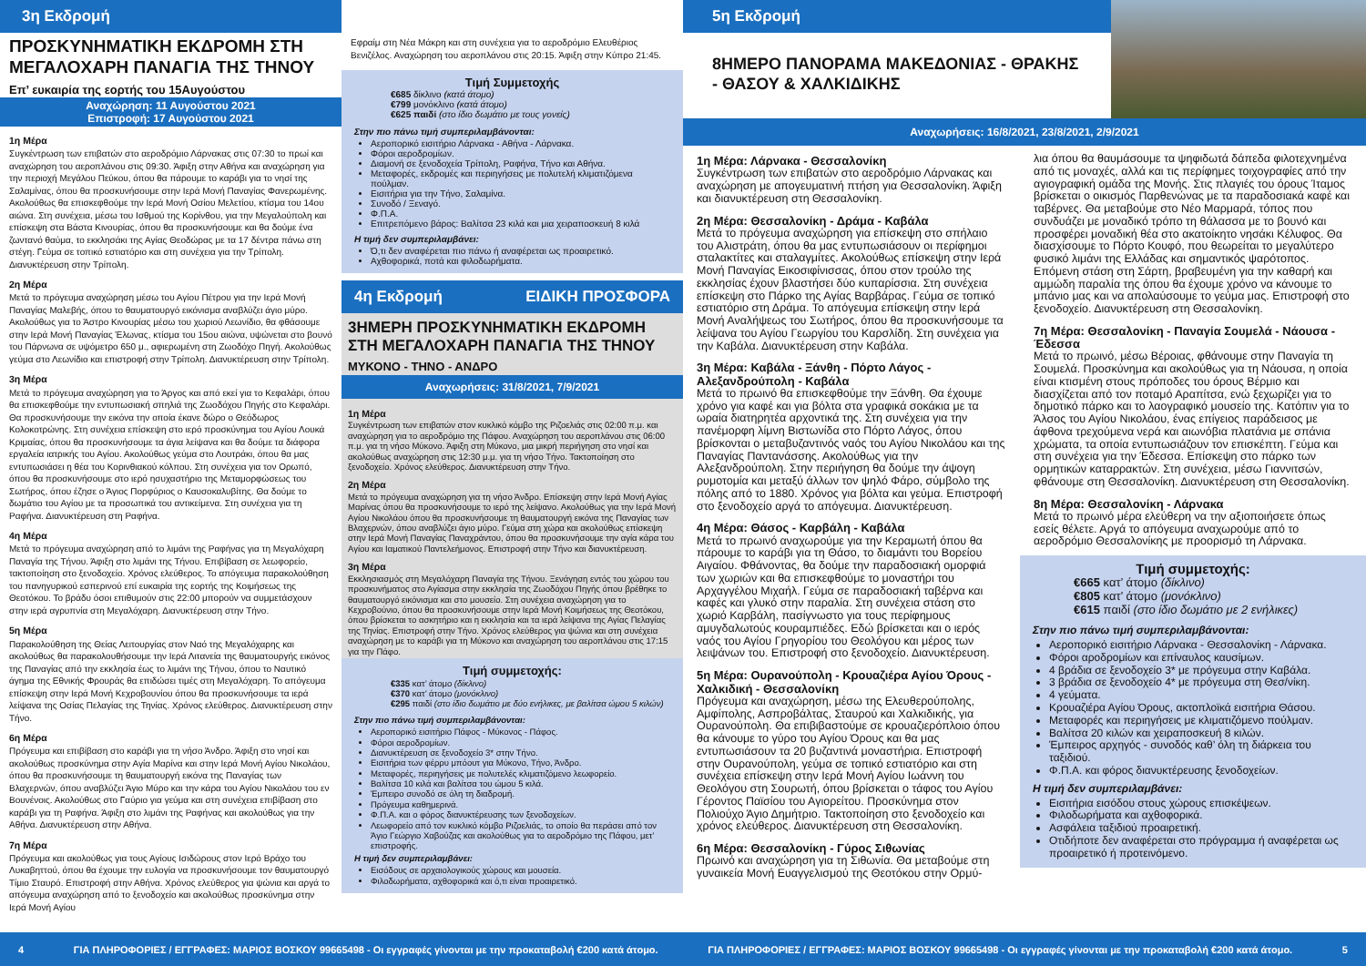3η Εκδρομή
ΠΡΟΣΚΥΝΗΜΑΤΙΚΗ ΕΚΔΡΟΜΗ ΣΤΗ ΜΕΓΑΛΟΧΑΡΗ ΠΑΝΑΓΙΑ ΤΗΣ ΤΗΝΟΥ
Επ’ ευκαιρία της εορτής του 15Αυγούστου
Αναχώρηση: 11 Αυγούστου 2021
Επιστροφή: 17 Αυγούστου 2021
1η Μέρα
Συγκέντρωση των επιβατών στο αεροδρόμιο Λάρνακας στις 07:30 το πρωί και αναχώρηση του αεροπλάνου στις 09:30. Άφιξη στην Αθήνα και αναχώρηση για την περιοχή Μεγάλου Πεύκου, όπου θα πάρουμε το καράβι για το νησί της Σαλαμίνας, όπου θα προσκυνήσουμε στην Ιερά Μονή Παναγίας Φανερωμένης. Ακολούθως θα επισκεφθούμε την Ιερά Μονή Οσίου Μελετίου, κτίσμα του 14ου αιώνα. Στη συνέχεια, μέσω του Ισθμού της Κορίνθου, για την Μεγαλούπολη και επίσκεψη στα Βάστα Κινουρίας, όπου θα προσκυνήσουμε και θα δούμε ένα ζωντανό θαύμα, το εκκλησάκι της Αγίας Θεοδώρας με τα 17 δέντρα πάνω στη στέγη. Γεύμα σε τοπικό εστιατόριο και στη συνέχεια για την Τρίπολη. Διανυκτέρευση στην Τρίπολη.
2η Μέρα
Μετά το πρόγευμα αναχώρηση μέσω του Αγίου Πέτρου για την Ιερά Μονή Παναγίας Μαλεβής, όπου το θαυματουργό εικόνισμα αναβλύζει άγιο μύρο. Ακολούθως για το Άστρο Κινουρίας μέσω του χωριού Λεωνίδιο, θα φθάσουμε στην Ιερά Μονή Παναγίας Έλωνας, κτίσμα του 15ου αιώνα, υψώνεται στο βουνό του Πάρνωνα σε υψόμετρο 650 μ., αφιερωμένη στη Ζωοδόχο Πηγή. Ακολούθως γεύμα στο Λεωνίδιο και επιστροφή στην Τρίπολη. Διανυκτέρευση στην Τρίπολη.
3η Μέρα
Μετά το πρόγευμα αναχώρηση για το Άργος και από εκεί για το Κεφαλάρι, όπου θα επισκεφθούμε την εντυπωσιακή σπηλιά της Ζωοδόχου Πηγής στο Κεφαλάρι. Θα προσκυνήσουμε την εικόνα την οποία έκανε δώρο ο Θεόδωρος Κολοκοτρώνης. Στη συνέχεια επίσκεψη στο ιερό προσκύνημα του Αγίου Λουκά Κριμαίας, όπου θα προσκυνήσουμε τα άγια λείψανα και θα δούμε τα διάφορα εργαλεία ιατρικής του Αγίου. Ακολούθως γεύμα στο Λουτράκι, όπου θα μας εντυπωσιάσει η θέα του Κορινθιακού κόλπου. Στη συνέχεια για τον Ορωπό, όπου θα προσκυνήσουμε στο ιερό ησυχαστήριο της Μεταμορφώσεως του Σωτήρος, όπου έζησε ο Άγιος Πορφύριος ο Καυσοκαλυβίτης. Θα δούμε το δωμάτιο του Αγίου με τα προσωπικά του αντικείμενα. Στη συνέχεια για τη Ραφήνα. Διανυκτέρευση στη Ραφήνα.
4η Μέρα
Μετά το πρόγευμα αναχώρηση από το λιμάνι της Ραφήνας για τη Μεγαλόχαρη Παναγία της Τήνου. Άφιξη στο λιμάνι της Τήνου. Επιβίβαση σε λεωφορείο, τακτοποίηση στο ξενοδοχείο. Χρόνος ελεύθερος. Το απόγευμα παρακολούθηση του πανηγυρικού εσπερινού επί ευκαιρία της εορτής της Κοιμήσεως της Θεοτόκου. Το βράδυ όσοι επιθυμούν στις 22:00 μπορούν να συμμετάσχουν στην ιερά αγρυπνία στη Μεγαλόχαρη. Διανυκτέρευση στην Τήνο.
5η Μέρα
Παρακολούθηση της Θείας Λειτουργίας στον Ναό της Μεγαλόχαρης και ακολούθως θα παρακολουθήσουμε την Ιερά Λιτανεία της θαυματουργής εικόνος της Παναγίας από την εκκλησία έως το λιμάνι της Τήνου, όπου το Ναυτικό άγημα της Εθνικής Φρουράς θα επιδώσει τιμές στη Μεγαλόχαρη. Το απόγευμα επίσκεψη στην Ιερά Μονή Κεχροβουνίου όπου θα προσκυνήσουμε τα ιερά λείψανα της Οσίας Πελαγίας της Τηνίας. Χρόνος ελεύθερος. Διανυκτέρευση στην Τήνο.
6η Μέρα
Πρόγευμα και επιβίβαση στο καράβι για τη νήσο Άνδρο. Άφιξη στο νησί και ακολούθως προσκύνημα στην Αγία Μαρίνα και στην Ιερά Μονή Αγίου Νικολάου, όπου θα προσκυνήσουμε τη θαυματουργή εικόνα της Παναγίας των Βλαχερνών, όπου αναβλύζει Άγιο Μύρο και την κάρα του Αγίου Νικολάου του εν Βουνένοις. Ακολούθως στο Γαύριο για γεύμα και στη συνέχεια επιβίβαση στο καράβι για τη Ραφήνα. Άφιξη στο λιμάνι της Ραφήνας και ακολούθως για την Αθήνα. Διανυκτέρευση στην Αθήνα.
7η Μέρα
Πρόγευμα και ακολούθως για τους Αγίους Ισιδώρους στον Ιερό Βράχο του Λυκαβηττού, όπου θα έχουμε την ευλογία να προσκυνήσουμε τον θαυματουργό Τίμιο Σταυρό. Επιστροφή στην Αθήνα. Χρόνος ελεύθερος για ψώνια και αργά το απόγευμα αναχώρηση από το ξενοδοχείο και ακολούθως προσκύνημα στην Ιερά Μονή Αγίου
Εφραίμ στη Νέα Μάκρη και στη συνέχεια για το αεροδρόμιο Ελευθέριος Βενιζέλος. Αναχώρηση του αεροπλάνου στις 20:15. Άφιξη στην Κύπρο 21:45.
Τιμή Συμμετοχής
€685 δίκλινο (κατά άτομο)
€799 μονόκλινο (κατά άτομο)
€625 παιδί (στο ίδιο δωμάτιο με τους γονείς)
Στην πιο πάνω τιμή συμπεριλαμβάνονται:
Αεροπορικό εισιτήριο Λάρνακα - Αθήνα - Λάρνακα.
Φόροι αεροδρομίων.
Διαμονή σε ξενοδοχεία Τρίπολη, Ραφήνα, Τήνο και Αθήνα.
Μεταφορές, εκδρομές και περιηγήσεις με πολυτελή κλιματιζόμενα πούλμαν.
Εισιτήρια για την Τήνο, Σαλαμίνα.
Συνοδό / Ξεναγό.
Φ.Π.Α.
Επιτρεπόμενο βάρος: Βαλίτσα 23 κιλά και μια χειραποσκευή 8 κιλά
Η τιμή δεν συμπεριλαμβάνει:
Ό,τι δεν αναφέρεται πιο πάνω ή αναφέρεται ως προαιρετικό.
Αχθοφορικά, ποτά και φιλοδωρήματα.
4η Εκδρομή ΕΙΔΙΚΗ ΠΡΟΣΦΟΡΑ
3ΗΜΕΡΗ ΠΡΟΣΚΥΝΗΜΑΤΙΚΗ ΕΚΔΡΟΜΗ ΣΤΗ ΜΕΓΑΛΟΧΑΡΗ ΠΑΝΑΓΙΑ ΤΗΣ ΤΗΝΟΥ
ΜΥΚΟΝΟ - ΤΗΝΟ - ΑΝΔΡΟ
Αναχωρήσεις: 31/8/2021, 7/9/2021
1η Μέρα
Συγκέντρωση των επιβατών στον κυκλικό κόμβο της Ριζοελιάς στις 02:00 π.μ. και αναχώρηση για το αεροδρόμιο της Πάφου. Αναχώρηση του αεροπλάνου στις 06:00 π.μ. για τη νήσο Μύκονο. Άφιξη στη Μύκονο, μια μικρή περιήγηση στο νησί και ακολούθως αναχώρηση στις 12:30 μ.μ. για τη νήσο Τήνο. Τακτοποίηση στο ξενοδοχείο. Χρόνος ελεύθερος. Διανυκτέρευση στην Τήνο.
2η Μέρα
Μετά το πρόγευμα αναχώρηση για τη νήσο Άνδρο. Επίσκεψη στην Ιερά Μονή Αγίας Μαρίνας όπου θα προσκυνήσουμε το ιερό της λείψανο. Ακολούθως για την Ιερά Μονή Αγίου Νικολάου όπου θα προσκυνήσουμε τη θαυματουργή εικόνα της Παναγίας των Βλαχερνών, όπου αναβλύζει άγιο μύρο. Γεύμα στη χώρα και ακολούθως επίσκεψη στην Ιερά Μονή Παναγίας Παναχράντου, όπου θα προσκυνήσουμε την αγία κάρα του Αγίου και Ιαματικού Παντελεήμονος. Επιστροφή στην Τήνο και διανυκτέρευση.
3η Μέρα
Εκκλησιασμός στη Μεγαλόχαρη Παναγία της Τήνου. Ξενάγηση εντός του χώρου του προσκυνήματος στο Αγίασμα στην εκκλησία της Ζωοδόχου Πηγής όπου βρέθηκε το θαυματουργό εικόνισμα και στο μουσείο. Στη συνέχεια αναχώρηση για το Κεχροβούνιο, όπου θα προσκυνήσουμε στην Ιερά Μονή Κοιμήσεως της Θεοτόκου, όπου βρίσκεται το ασκητήριο και η εκκλησία και τα ιερά λείψανα της Αγίας Πελαγίας της Τηνίας. Επιστροφή στην Τήνο. Χρόνος ελεύθερος για ψώνια και στη συνέχεια αναχώρηση με το καράβι για τη Μύκονο και αναχώρηση του αεροπλάνου στις 17:15 για την Πάφο.
Τιμή συμμετοχής:
€335 κατ’ άτομο (δίκλινο)
€370 κατ’ άτομο (μονόκλινο)
€295 παιδί (στο ίδιο δωμάτιο με δύο ενήλικες, με βαλίτσα ώμου 5 κιλών)
Στην πιο πάνω τιμή συμπεριλαμβάνονται:
Αεροπορικό εισιτήριο Πάφος - Μύκονος - Πάφος.
Φόροι αεροδρομίων.
Διανυκτέρευση σε ξενοδοχείο 3* στην Τήνο.
Εισιτήρια των φέρρυ μπόουτ για Μύκονο, Τήνο, Άνδρο.
Μεταφορές, περιηγήσεις με πολυτελές κλιματιζόμενο λεωφορείο.
Βαλίτσα 10 κιλά και βαλίτσα του ώμου 5 κιλά.
Έμπειρο συνοδό σε όλη τη διαδρομή.
Πρόγευμα καθημερινά.
Φ.Π.Α. και ο φόρος διανυκτέρευσης των ξενοδοχείων.
Λεωφορείο από τον κυκλικό κόμβο Ριζοελιάς, το οποίο θα περάσει από τον Άγιο Γεώργιο Χαβούζας και ακολούθως για το αεροδρόμιο της Πάφου, μετ’ επιστροφής.
Η τιμή δεν συμπεριλαμβάνει:
Εισόδους σε αρχαιολογικούς χώρους και μουσεία.
Φιλοδωρήματα, αχθοφορικά και ό,τι είναι προαιρετικό.
5η Εκδρομή
8ΗΜΕΡΟ ΠΑΝΟΡΑΜΑ ΜΑΚΕΔΟΝΙΑΣ - ΘΡΑΚΗΣ - ΘΑΣΟΥ & ΧΑΛΚΙΔΙΚΗΣ
Αναχωρήσεις: 16/8/2021, 23/8/2021, 2/9/2021
1η Μέρα: Λάρνακα - Θεσσαλονίκη
Συγκέντρωση των επιβατών στο αεροδρόμιο Λάρνακας και αναχώρηση με απογευματινή πτήση για Θεσσαλονίκη. Άφιξη και διανυκτέρευση στη Θεσσαλονίκη.
2η Μέρα: Θεσσαλονίκη - Δράμα - Καβάλα
Μετά το πρόγευμα αναχώρηση για επίσκεψη στο σπήλαιο του Αλιστράτη, όπου θα μας εντυπωσιάσουν οι περίφημοι σταλακτίτες και σταλαγμίτες. Ακολούθως επίσκεψη στην Ιερά Μονή Παναγίας Εικοσιφίνισσας, όπου στον τρούλο της εκκλησίας έχουν βλαστήσει δύο κυπαρίσσια. Στη συνέχεια επίσκεψη στο Πάρκο της Αγίας Βαρβάρας. Γεύμα σε τοπικό εστιατόριο στη Δράμα. Το απόγευμα επίσκεψη στην Ιερά Μονή Αναλήψεως του Σωτήρος, όπου θα προσκυνήσουμε τα λείψανα του Αγίου Γεωργίου του Καρσλίδη. Στη συνέχεια για την Καβάλα. Διανυκτέρευση στην Καβάλα.
3η Μέρα: Καβάλα - Ξάνθη - Πόρτο Λάγος - Αλεξανδρούπολη - Καβάλα
Μετά το πρωινό θα επισκεφθούμε την Ξάνθη. Θα έχουμε χρόνο για καφέ και για βόλτα στα γραφικά σοκάκια με τα ωραία διατηρητέα αρχοντικά της. Στη συνέχεια για την πανέμορφη λίμνη Βιστωνίδα στο Πόρτο Λάγος, όπου βρίσκονται ο μεταβυζαντινός ναός του Αγίου Νικολάου και της Παναγίας Παντανάσσης. Ακολούθως για την Αλεξανδρούπολη. Στην περιήγηση θα δούμε την άψογη ρυμοτομία και μεταξύ άλλων τον ψηλό Φάρο, σύμβολο της πόλης από το 1880. Χρόνος για βόλτα και γεύμα. Επιστροφή στο ξενοδοχείο αργά το απόγευμα. Διανυκτέρευση.
4η Μέρα: Θάσος - Καρβάλη - Καβάλα
Μετά το πρωινό αναχωρούμε για την Κεραμωτή όπου θα πάρουμε το καράβι για τη Θάσο, το διαμάντι του Βορείου Αιγαίου. Φθάνοντας, θα δούμε την παραδοσιακή ομορφιά των χωριών και θα επισκεφθούμε το μοναστήρι του Αρχαγγέλου Μιχαήλ. Γεύμα σε παραδοσιακή ταβέρνα και καφές και γλυκό στην παραλία. Στη συνέχεια στάση στο χωριό Καρβάλη, πασίγνωστο για τους περίφημους αμυγδαλωτούς κουραμπιέδες. Εδώ βρίσκεται και ο ιερός ναός του Αγίου Γρηγορίου του Θεολόγου και μέρος των λειψάνων του. Επιστροφή στο ξενοδοχείο. Διανυκτέρευση.
5η Μέρα: Ουρανούπολη - Κρουαζιέρα Αγίου Όρους - Χαλκιδική - Θεσσαλονίκη
Πρόγευμα και αναχώρηση, μέσω της Ελευθερούπολης, Αμφίπολης, Ασπροβάλτας, Σταυρού και Χαλκιδικής, για Ουρανούπολη. Θα επιβιβαστούμε σε κρουαζιερόπλοιο όπου θα κάνουμε το γύρο του Αγίου Όρους και θα μας εντυπωσιάσουν τα 20 βυζαντινά μοναστήρια. Επιστροφή στην Ουρανούπολη, γεύμα σε τοπικό εστιατόριο και στη συνέχεια επίσκεψη στην Ιερά Μονή Αγίου Ιωάννη του Θεολόγου στη Σουρωτή, όπου βρίσκεται ο τάφος του Αγίου Γέροντος Παϊσίου του Αγιορείτου. Προσκύνημα στον Πολιούχο Άγιο Δημήτριο. Τακτοποίηση στο ξενοδοχείο και χρόνος ελεύθερος. Διανυκτέρευση στη Θεσσαλονίκη.
6η Μέρα: Θεσσαλονίκη - Γύρος Σιθωνίας
Πρωινό και αναχώρηση για τη Σιθωνία. Θα μεταβούμε στη γυναικεία Μονή Ευαγγελισμού της Θεοτόκου στην Ορμύ-
λια όπου θα θαυμάσουμε τα ψηφιδωτά δάπεδα φιλοτεχνημένα από τις μοναχές, αλλά και τις περίφημες τοιχογραφίες από την αγιογραφική ομάδα της Μονής. Στις πλαγιές του όρους Ίταμος βρίσκεται ο οικισμός Παρθενώνας με τα παραδοσιακά καφέ και ταβέρνες. Θα μεταβούμε στο Νέο Μαρμαρά, τόπος που συνδυάζει με μοναδικό τρόπο τη θάλασσα με το βουνό και προσφέρει μοναδική θέα στο ακατοίκητο νησάκι Κέλυφος. Θα διασχίσουμε το Πόρτο Κουφό, που θεωρείται το μεγαλύτερο φυσικό λιμάνι της Ελλάδας και σημαντικός ψαρότοπος. Επόμενη στάση στη Σάρτη, βραβευμένη για την καθαρή και αμμώδη παραλία της όπου θα έχουμε χρόνο να κάνουμε το μπάνιο μας και να απολαύσουμε το γεύμα μας. Επιστροφή στο ξενοδοχείο. Διανυκτέρευση στη Θεσσαλονίκη.
7η Μέρα: Θεσσαλονίκη - Παναγία Σουμελά - Νάουσα - Έδεσσα
Μετά το πρωινό, μέσω Βέροιας, φθάνουμε στην Παναγία τη Σουμελά. Προσκύνημα και ακολούθως για τη Νάουσα, η οποία είναι κτισμένη στους πρόποδες του όρους Βέρμιο και διασχίζεται από τον ποταμό Αραπίτσα, ενώ ξεχωρίζει για το δημοτικό πάρκο και το λαογραφικό μουσείο της. Κατόπιν για το Άλσος του Αγίου Νικολάου, ένας επίγειος παράδεισος με άφθονα τρεχούμενα νερά και αιωνόβια πλατάνια με σπάνια χρώματα, τα οποία εντυπωσιάζουν τον επισκέπτη. Γεύμα και στη συνέχεια για την Έδεσσα. Επίσκεψη στο πάρκο των ορμητικών καταρρακτών. Στη συνέχεια, μέσω Γιαννιτσών, φθάνουμε στη Θεσσαλονίκη. Διανυκτέρευση στη Θεσσαλονίκη.
8η Μέρα: Θεσσαλονίκη - Λάρνακα
Μετά το πρωινό μέρα ελεύθερη να την αξιοποιήσετε όπως εσείς θέλετε. Αργά το απόγευμα αναχωρούμε από το αεροδρόμιο Θεσσαλονίκης με προορισμό τη Λάρνακα.
Τιμή συμμετοχής:
€665 κατ’ άτομο (δίκλινο)
€805 κατ’ άτομο (μονόκλινο)
€615 παιδί (στο ίδιο δωμάτιο με 2 ενήλικες)
Στην πιο πάνω τιμή συμπεριλαμβάνονται:
Αεροπορικό εισιτήριο Λάρνακα - Θεσσαλονίκη - Λάρνακα.
Φόροι αροδρομίων και επίναυλος καυσίμων.
4 βράδια σε ξενοδοχείο 3* με πρόγευμα στην Καβάλα.
3 βράδια σε ξενοδοχείο 4* με πρόγευμα στη Θεσ/νίκη.
4 γεύματα.
Κρουαζιέρα Αγίου Όρους, ακτοπλοϊκά εισιτήρια Θάσου.
Μεταφορές και περιηγήσεις με κλιματιζόμενο πούλμαν.
Βαλίτσα 20 κιλών και χειραποσκευή 8 κιλών.
Έμπειρος αρχηγός - συνοδός καθ’ όλη τη διάρκεια του ταξιδιού.
Φ.Π.Α. και φόρος διανυκτέρευσης ξενοδοχείων.
Η τιμή δεν συμπεριλαμβάνει:
Εισιτήρια εισόδου στους χώρους επισκέψεων.
Φιλοδωρήματα και αχθοφορικά.
Ασφάλεια ταξιδιού προαιρετική.
Οτιδήποτε δεν αναφέρεται στο πρόγραμμα ή αναφέρεται ως προαιρετικό ή προτεινόμενο.
4 ΓΙΑ ΠΛΗΡΟΦΟΡΙΕΣ / ΕΓΓΡΑΦΕΣ: ΜΑΡΙΟΣ ΒΟΣΚΟΥ 99665498 - Οι εγγραφές γίνονται με την προκαταβολή €200 κατά άτομο. ΓΙΑ ΠΛΗΡΟΦΟΡΙΕΣ / ΕΓΓΡΑΦΕΣ: ΜΑΡΙΟΣ ΒΟΣΚΟΥ 99665498 - Οι εγγραφές γίνονται με την προκαταβολή €200 κατά άτομο. 5